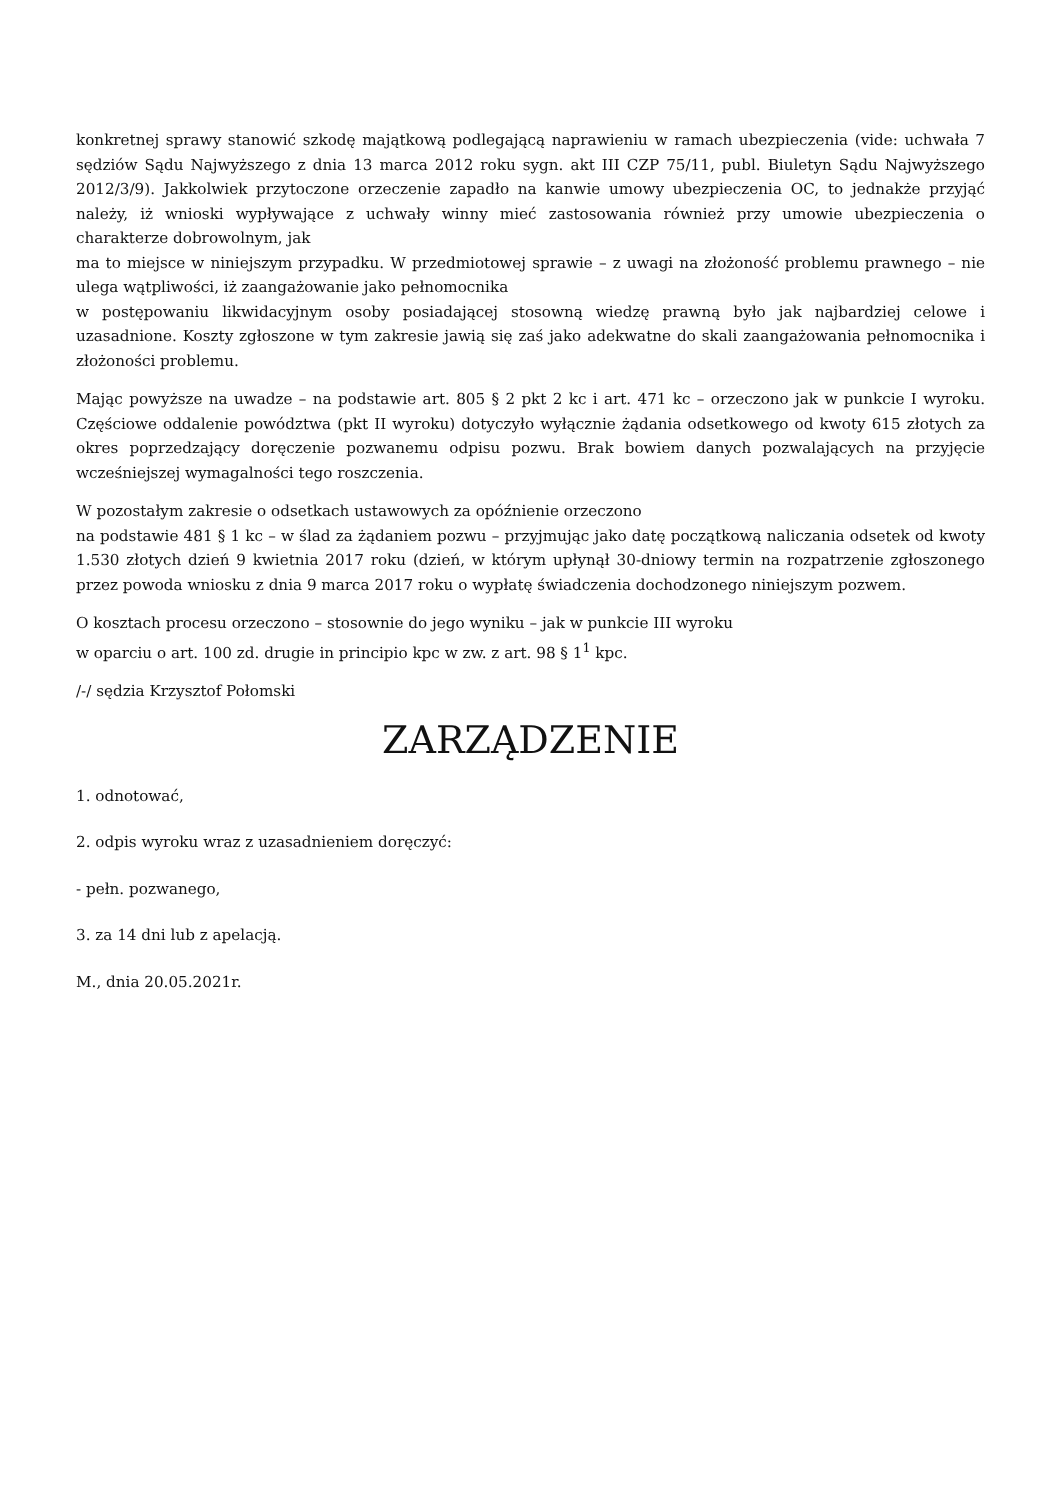konkretnej sprawy stanowić szkodę majątkową podlegającą naprawieniu w ramach ubezpieczenia (vide: uchwała 7 sędziów Sądu Najwyższego z dnia 13 marca 2012 roku sygn. akt III CZP 75/11, publ. Biuletyn Sądu Najwyższego 2012/3/9). Jakkolwiek przytoczone orzeczenie zapadło na kanwie umowy ubezpieczenia OC, to jednakże przyjąć należy, iż wnioski wypływające z uchwały winny mieć zastosowania również przy umowie ubezpieczenia o charakterze dobrowolnym, jak
ma to miejsce w niniejszym przypadku. W przedmiotowej sprawie – z uwagi na złożoność problemu prawnego – nie ulega wątpliwości, iż zaangażowanie jako pełnomocnika
w postępowaniu likwidacyjnym osoby posiadającej stosowną wiedzę prawną było jak najbardziej celowe i uzasadnione. Koszty zgłoszone w tym zakresie jawią się zaś jako adekwatne do skali zaangażowania pełnomocnika i złożoności problemu.
Mając powyższe na uwadze – na podstawie art. 805 § 2 pkt 2 kc i art. 471 kc – orzeczono jak w punkcie I wyroku. Częściowe oddalenie powództwa (pkt II wyroku) dotyczyło wyłącznie żądania odsetkowego od kwoty 615 złotych za okres poprzedzający doręczenie pozwanemu odpisu pozwu. Brak bowiem danych pozwalających na przyjęcie wcześniejszej wymagalności tego roszczenia.
W pozostałym zakresie o odsetkach ustawowych za opóźnienie orzeczono
na podstawie 481 § 1 kc – w ślad za żądaniem pozwu – przyjmując jako datę początkową naliczania odsetek od kwoty 1.530 złotych dzień 9 kwietnia 2017 roku (dzień, w którym upłynął 30-dniowy termin na rozpatrzenie zgłoszonego przez powoda wniosku z dnia 9 marca 2017 roku o wypłatę świadczenia dochodzonego niniejszym pozwem.
O kosztach procesu orzeczono – stosownie do jego wyniku – jak w punkcie III wyroku
w oparciu o art. 100 zd. drugie in principio kpc w zw. z art. 98 § 1<sup>1</sup> kpc.
/-/ sędzia Krzysztof Połomski
ZARZĄDZENIE
1. odnotować,
2. odpis wyroku wraz z uzasadnieniem doręczyć:
- pełn. pozwanego,
3. za 14 dni lub z apelacją.
M., dnia 20.05.2021r.